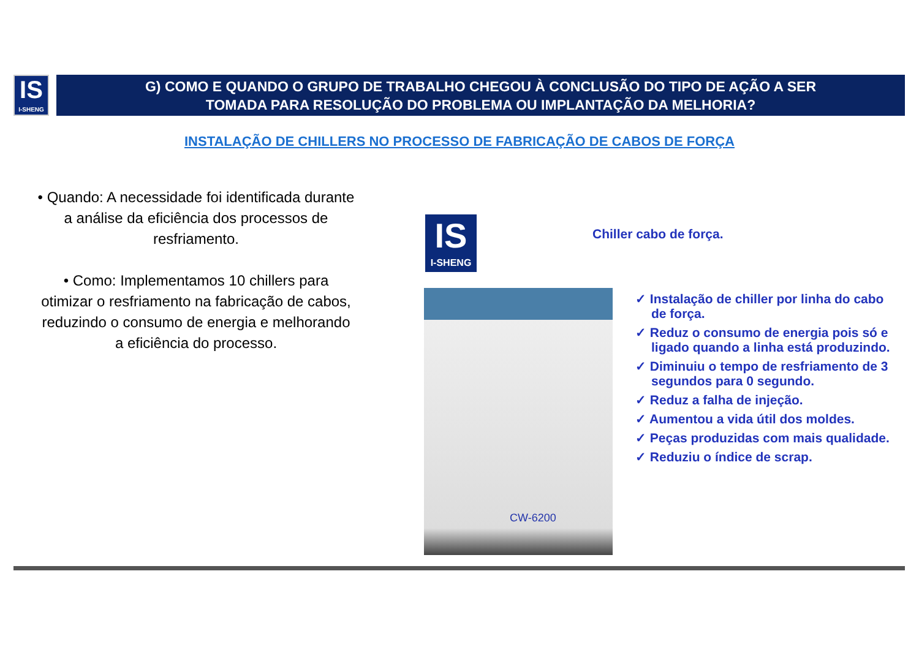IS
I-SHENG
G) COMO E QUANDO O GRUPO DE TRABALHO CHEGOU À CONCLUSÃO DO TIPO DE AÇÃO A SER
TOMADA PARA RESOLUÇÃO DO PROBLEMA OU IMPLANTAÇÃO DA MELHORIA?
INSTALAÇÃO DE CHILLERS NO PROCESSO DE FABRICAÇÃO DE CABOS DE FORÇA
• Quando: A necessidade foi identificada durante a análise da eficiência dos processos de resfriamento.
• Como: Implementamos 10 chillers para otimizar o resfriamento na fabricação de cabos, reduzindo o consumo de energia e melhorando a eficiência do processo.
IS
I-SHENG
Chiller cabo de força.
CW-6200
✓ Instalação de chiller por linha do cabo de força.
✓ Reduz o consumo de energia pois só e ligado quando a linha está produzindo.
✓ Diminuiu o tempo de resfriamento de 3 segundos para 0 segundo.
✓ Reduz a falha de injeção.
✓ Aumentou a vida útil dos moldes.
✓ Peças produzidas com mais qualidade.
✓ Reduziu o índice de scrap.